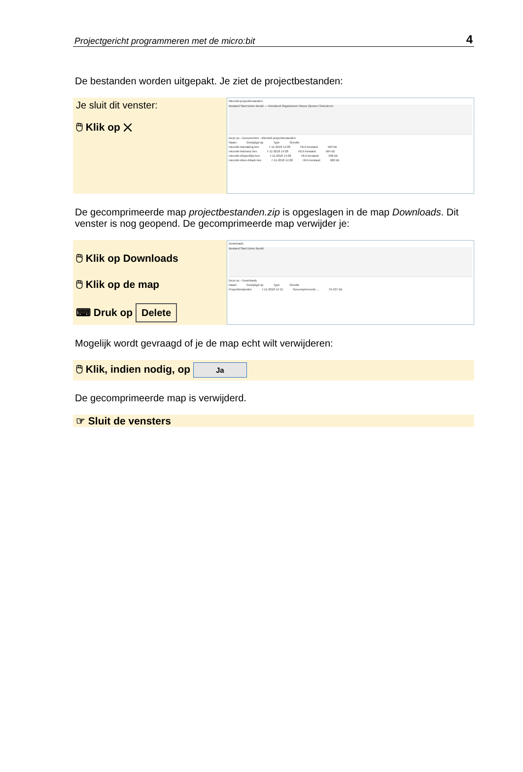Projectgericht programmeren met de micro:bit 4
De bestanden worden uitgepakt. Je ziet de projectbestanden:
Je sluit dit venster:
🖱 Klik op ✕
Microbit-projectbestanden
Bestand Start Delen Beeld — Klembord Organiseren Nieuw Openen Selecteren
Deze pc › Documenten › Microbit-projectbestanden
Naam Gewijzigd op Type Grootte
microbit-Aanraking.hex 7-11-2018 14:28 HEX-bestand 563 kB
microbit-Adviseur.hex 7-11-2018 14:28 HEX-bestand 564 kB
microbit-Afspeellijst.hex 7-11-2018 14:28 HEX-bestand 568 kB
microbit-Alien-Attack.hex 7-11-2018 14:28 HEX-bestand 600 kB
De gecomprimeerde map projectbestanden.zip is opgeslagen in de map Downloads. Dit venster is nog geopend. De gecomprimeerde map verwijder je:
🖱 Klik op Downloads
🖱 Klik op de map
⌨ Druk op Delete
Downloads
Bestand Start Delen Beeld
Deze pc › Downloads
Naam Gewijzigd op Type Grootte
Projectbestanden 7-11-2018 14:15 Gecomprimeerde ... 34.537 kB
Mogelijk wordt gevraagd of je de map echt wilt verwijderen:
🖱 Klik, indien nodig, op Ja
De gecomprimeerde map is verwijderd.
☞ Sluit de vensters